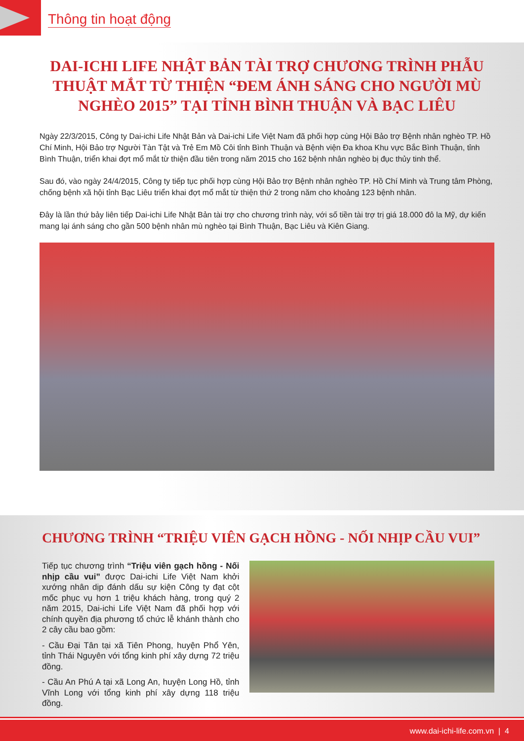Thông tin hoạt động
DAI-ICHI LIFE NHẬT BẢN TÀI TRỢ CHƯƠNG TRÌNH PHẪU THUẬT MẮT TỪ THIỆN “ĐEM ÁNH SÁNG CHO NGƯỜI MÙ NGHÈO 2015” TẠI TỈNH BÌNH THUẬN VÀ BẠC LIÊU
Ngày 22/3/2015, Công ty Dai-ichi Life Nhật Bản và Dai-ichi Life Việt Nam đã phối hợp cùng Hội Bảo trợ Bệnh nhân nghèo TP. Hồ Chí Minh, Hội Bảo trợ Người Tàn Tật và Trẻ Em Mồ Côi tỉnh Bình Thuận và Bệnh viện Đa khoa Khu vực Bắc Bình Thuận, tỉnh Bình Thuận, triển khai đợt mổ mắt từ thiện đầu tiên trong năm 2015 cho 162 bệnh nhân nghèo bị đục thủy tinh thể.
Sau đó, vào ngày 24/4/2015, Công ty tiếp tục phối hợp cùng Hội Bảo trợ Bệnh nhân nghèo TP. Hồ Chí Minh và Trung tâm Phòng, chống bệnh xã hội tỉnh Bạc Liêu triển khai đợt mổ mắt từ thiện thứ 2 trong năm cho khoảng 123 bệnh nhân.
Đây là lần thứ bảy liên tiếp Dai-ichi Life Nhật Bản tài trợ cho chương trình này, với số tiền tài trợ trị giá 18.000 đô la Mỹ, dự kiến mang lại ánh sáng cho gần 500 bệnh nhân mù nghèo tại Bình Thuận, Bạc Liêu và Kiên Giang.
CHƯƠNG TRÌNH “TRIỆU VIÊN GẠCH HỒNG - NỐI NHỊP CẦU VUI”
Tiếp tục chương trình “Triệu viên gạch hồng - Nối nhịp cầu vui” được Dai-ichi Life Việt Nam khởi xướng nhân dịp đánh dấu sự kiện Công ty đạt cột mốc phục vụ hơn 1 triệu khách hàng, trong quý 2 năm 2015, Dai-ichi Life Việt Nam đã phối hợp với chính quyền địa phương tổ chức lễ khánh thành cho 2 cây cầu bao gồm:
- Cầu Đại Tân tại xã Tiên Phong, huyện Phổ Yên, tỉnh Thái Nguyên với tổng kinh phí xây dựng 72 triệu đồng.
- Cầu An Phú A tại xã Long An, huyện Long Hồ, tỉnh Vĩnh Long với tổng kinh phí xây dựng 118 triệu đồng.
www.dai-ichi-life.com.vn | 4